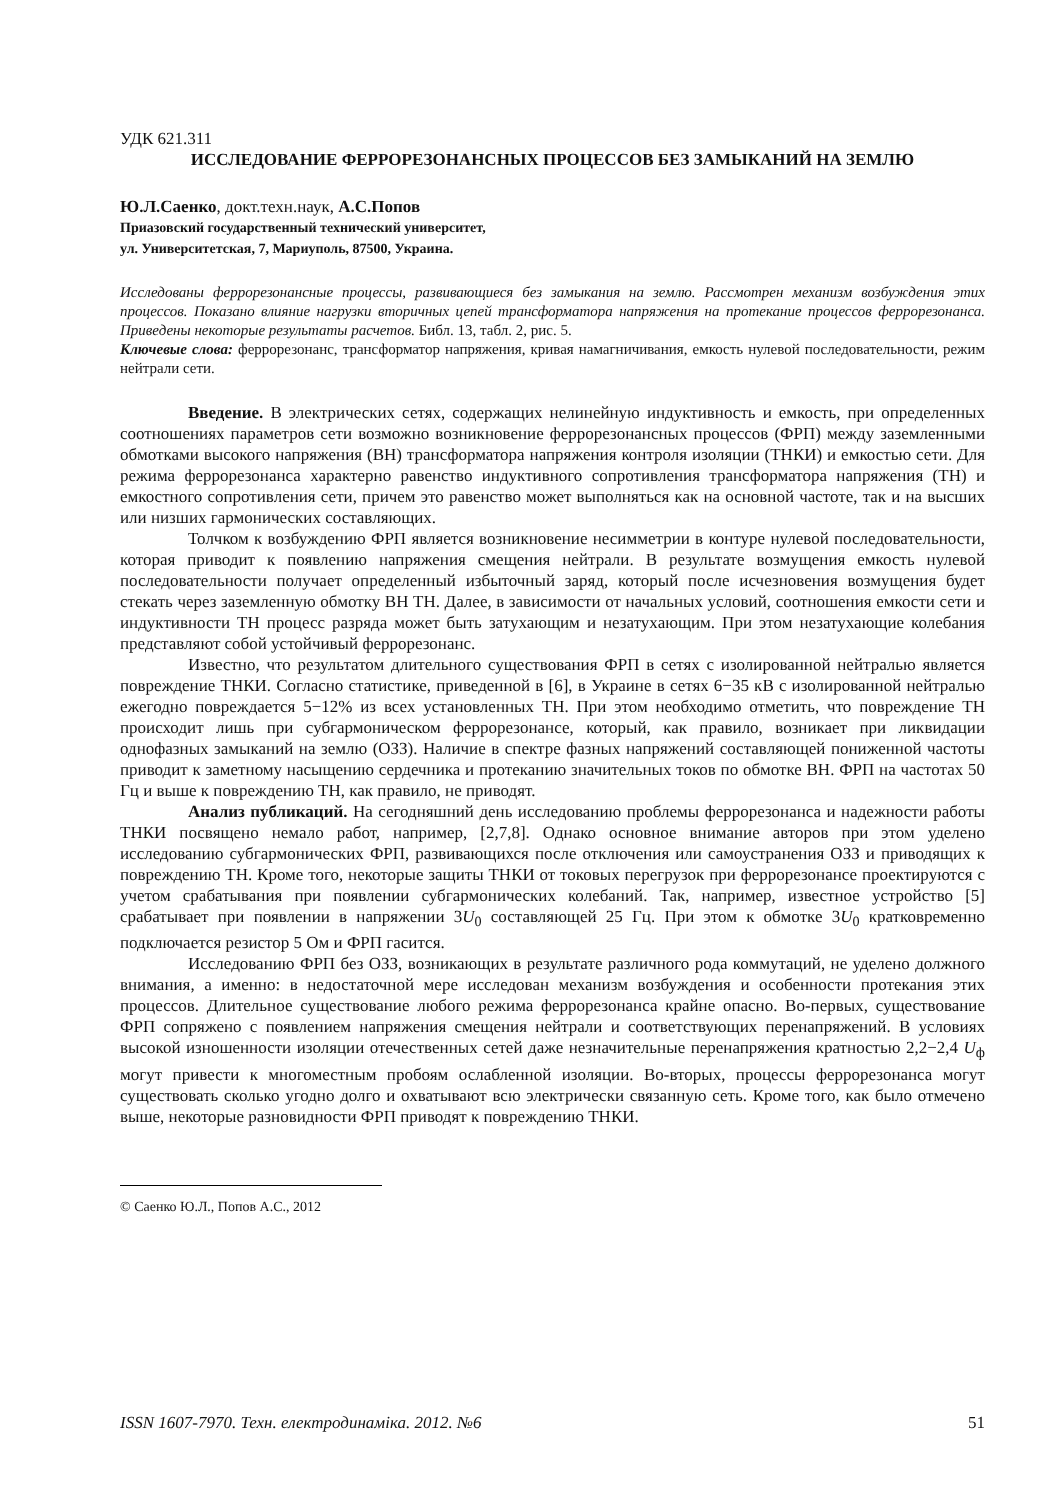УДК 621.311
ИССЛЕДОВАНИЕ ФЕРРОРЕЗОНАНСНЫХ ПРОЦЕССОВ БЕЗ ЗАМЫКАНИЙ НА ЗЕМЛЮ
Ю.Л.Саенко, докт.техн.наук, А.С.Попов
Приазовский государственный технический университет,
ул. Университетская, 7, Мариуполь, 87500, Украина.
Исследованы феррорезонансные процессы, развивающиеся без замыкания на землю. Рассмотрен механизм возбуждения этих процессов. Показано влияние нагрузки вторичных цепей трансформатора напряжения на протекание процессов феррорезонанса. Приведены некоторые результаты расчетов. Библ. 13, табл. 2, рис. 5.
Ключевые слова: феррорезонанс, трансформатор напряжения, кривая намагничивания, емкость нулевой последовательности, режим нейтрали сети.
Введение. В электрических сетях, содержащих нелинейную индуктивность и емкость, при определенных соотношениях параметров сети возможно возникновение феррорезонансных процессов (ФРП) между заземленными обмотками высокого напряжения (ВН) трансформатора напряжения контроля изоляции (ТНКИ) и емкостью сети. Для режима феррорезонанса характерно равенство индуктивного сопротивления трансформатора напряжения (ТН) и емкостного сопротивления сети, причем это равенство может выполняться как на основной частоте, так и на высших или низших гармонических составляющих.
Толчком к возбуждению ФРП является возникновение несимметрии в контуре нулевой последовательности, которая приводит к появлению напряжения смещения нейтрали. В результате возмущения емкость нулевой последовательности получает определенный избыточный заряд, который после исчезновения возмущения будет стекать через заземленную обмотку ВН ТН. Далее, в зависимости от начальных условий, соотношения емкости сети и индуктивности ТН процесс разряда может быть затухающим и незатухающим. При этом незатухающие колебания представляют собой устойчивый феррорезонанс.
Известно, что результатом длительного существования ФРП в сетях с изолированной нейтралью является повреждение ТНКИ. Согласно статистике, приведенной в [6], в Украине в сетях 6−35 кВ с изолированной нейтралью ежегодно повреждается 5−12% из всех установленных ТН. При этом необходимо отметить, что повреждение ТН происходит лишь при субгармоническом феррорезонансе, который, как правило, возникает при ликвидации однофазных замыканий на землю (ОЗЗ). Наличие в спектре фазных напряжений составляющей пониженной частоты приводит к заметному насыщению сердечника и протеканию значительных токов по обмотке ВН. ФРП на частотах 50 Гц и выше к повреждению ТН, как правило, не приводят.
Анализ публикаций. На сегодняшний день исследованию проблемы феррорезонанса и надежности работы ТНКИ посвящено немало работ, например, [2,7,8]. Однако основное внимание авторов при этом уделено исследованию субгармонических ФРП, развивающихся после отключения или самоустранения ОЗЗ и приводящих к повреждению ТН. Кроме того, некоторые защиты ТНКИ от токовых перегрузок при феррорезонансе проектируются с учетом срабатывания при появлении субгармонических колебаний. Так, например, известное устройство [5] срабатывает при появлении в напряжении 3U<sub>0</sub> составляющей 25 Гц. При этом к обмотке 3U<sub>0</sub> кратковременно подключается резистор 5 Ом и ФРП гасится.
Исследованию ФРП без ОЗЗ, возникающих в результате различного рода коммутаций, не уделено должного внимания, а именно: в недостаточной мере исследован механизм возбуждения и особенности протекания этих процессов. Длительное существование любого режима феррорезонанса крайне опасно. Во-первых, существование ФРП сопряжено с появлением напряжения смещения нейтрали и соответствующих перенапряжений. В условиях высокой изношенности изоляции отечественных сетей даже незначительные перенапряжения кратностью 2,2−2,4 U<sub>ф</sub> могут привести к многоместным пробоям ослабленной изоляции. Во-вторых, процессы феррорезонанса могут существовать сколько угодно долго и охватывают всю электрически связанную сеть. Кроме того, как было отмечено выше, некоторые разновидности ФРП приводят к повреждению ТНКИ.
© Саенко Ю.Л., Попов А.С., 2012
ISSN 1607-7970. Техн. електродинаміка. 2012. №6 51